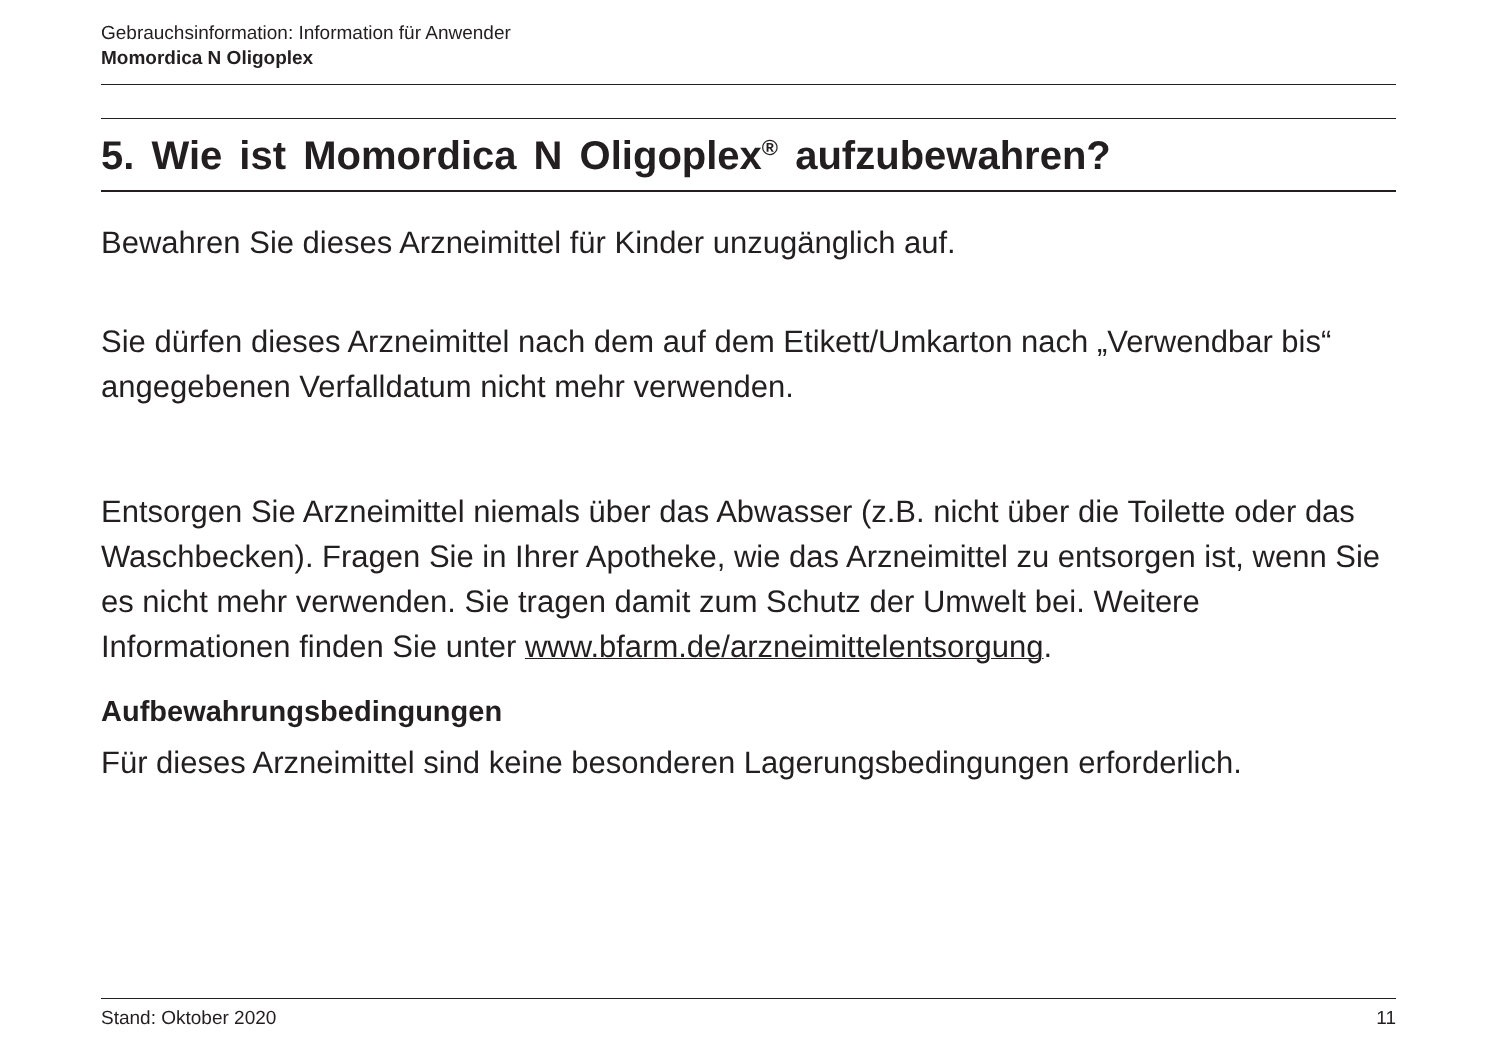Gebrauchsinformation: Information für Anwender
Momordica N Oligoplex
5. Wie ist Momordica N Oligoplex<sup>®</sup> aufzubewahren?
Bewahren Sie dieses Arzneimittel für Kinder unzugänglich auf.
Sie dürfen dieses Arzneimittel nach dem auf dem Etikett/Umkarton nach „Verwendbar bis“ angegebenen Verfalldatum nicht mehr verwenden.
Entsorgen Sie Arzneimittel niemals über das Abwasser (z.B. nicht über die Toilette oder das Waschbecken). Fragen Sie in Ihrer Apotheke, wie das Arzneimittel zu entsorgen ist, wenn Sie es nicht mehr verwenden. Sie tragen damit zum Schutz der Umwelt bei. Weitere Informationen finden Sie unter www.bfarm.de/arzneimittelentsorgung.
Aufbewahrungsbedingungen
Für dieses Arzneimittel sind keine besonderen Lagerungsbedingungen erforderlich.
Stand: Oktober 2020 11